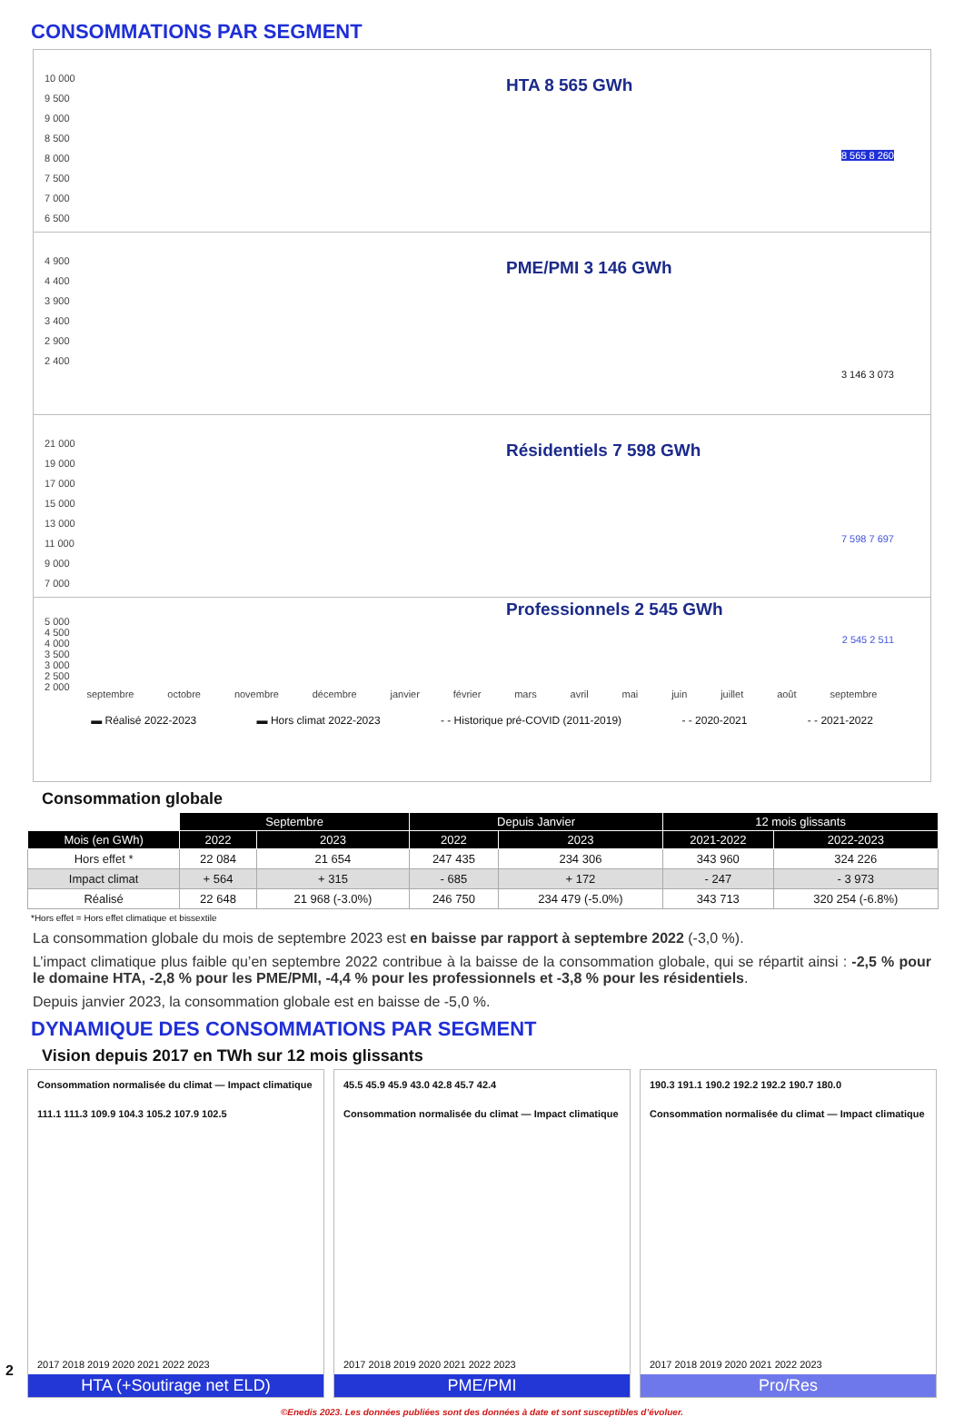CONSOMMATIONS PAR SEGMENT
10 000
9 500
9 000
8 500
8 000
7 500
7 000
6 500
HTA 8 565 GWh
8 565 8 260
4 900
4 400
3 900
3 400
2 900
2 400
PME/PMI 3 146 GWh
3 146 3 073
21 000
19 000
17 000
15 000
13 000
11 000
9 000
7 000
Résidentiels 7 598 GWh
7 598 7 697
5 000
4 500
4 000
3 500
3 000
2 500
2 000
Professionnels 2 545 GWh
2 545 2 511
septembre octobre novembre décembre janvier février mars avril mai juin juillet août septembre
▬ Réalisé 2022-2023 ▬ Hors climat 2022-2023 - - Historique pré-COVID (2011-2019) - - 2020-2021 - - 2021-2022
Consommation globale
| | Septembre | | Depuis Janvier | | 12 mois glissants | |
| --- | --- | --- | --- | --- | --- | --- |
| Mois (en GWh) | 2022 | 2023 | 2022 | 2023 | 2021-2022 | 2022-2023 |
| Hors effet * | 22 084 | 21 654 | 247 435 | 234 306 | 343 960 | 324 226 |
| Impact climat | + 564 | + 315 | - 685 | + 172 | - 247 | - 3 973 |
| Réalisé | 22 648 | 21 968 (-3.0%) | 246 750 | 234 479 (-5.0%) | 343 713 | 320 254 (-6.8%) |
*Hors effet = Hors effet climatique et bissextile
La consommation globale du mois de septembre 2023 est en baisse par rapport à septembre 2022 (-3,0 %).
L’impact climatique plus faible qu’en septembre 2022 contribue à la baisse de la consommation globale, qui se répartit ainsi : -2,5 % pour le domaine HTA, -2,8 % pour les PME/PMI, -4,4 % pour les professionnels et -3,8 % pour les résidentiels.
Depuis janvier 2023, la consommation globale est en baisse de -5,0 %.
DYNAMIQUE DES CONSOMMATIONS PAR SEGMENT
Vision depuis 2017 en TWh sur 12 mois glissants
Consommation normalisée du climat — Impact climatique
111.1 111.3 109.9 104.3 105.2 107.9 102.5
2017 2018 2019 2020 2021 2022 2023
HTA (+Soutirage net ELD)
45.5 45.9 45.9 43.0 42.8 45.7 42.4
Consommation normalisée du climat — Impact climatique
2017 2018 2019 2020 2021 2022 2023
PME/PMI
190.3 191.1 190.2 192.2 192.2 190.7 180.0
Consommation normalisée du climat — Impact climatique
2017 2018 2019 2020 2021 2022 2023
Pro/Res
©Enedis 2023. Les données publiées sont des données à date et sont susceptibles d’évoluer.
2